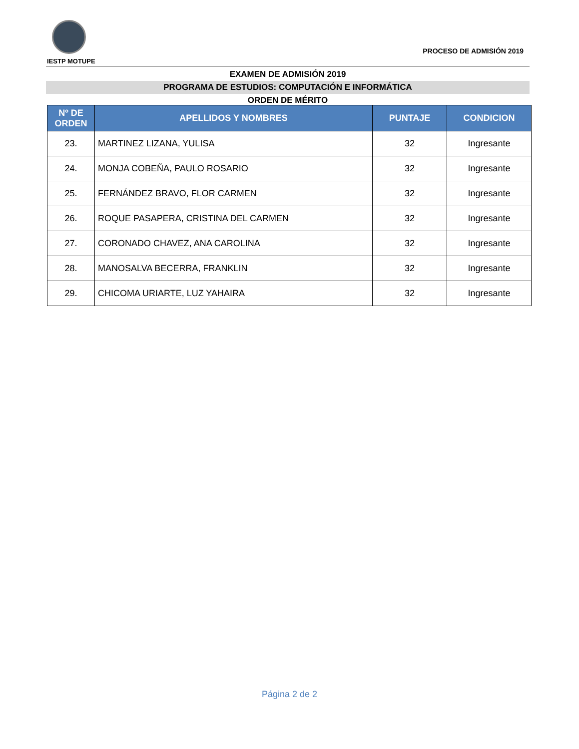IESTP MOTUPE
PROCESO DE ADMISIÓN 2019
EXAMEN DE ADMISIÓN 2019
PROGRAMA DE ESTUDIOS: COMPUTACIÓN E INFORMÁTICA
ORDEN DE MÉRITO
| Nº DE ORDEN | APELLIDOS Y NOMBRES | PUNTAJE | CONDICION |
| --- | --- | --- | --- |
| 23. | MARTINEZ LIZANA, YULISA | 32 | Ingresante |
| 24. | MONJA COBEÑA, PAULO ROSARIO | 32 | Ingresante |
| 25. | FERNÁNDEZ BRAVO, FLOR CARMEN | 32 | Ingresante |
| 26. | ROQUE PASAPERA, CRISTINA DEL CARMEN | 32 | Ingresante |
| 27. | CORONADO CHAVEZ, ANA CAROLINA | 32 | Ingresante |
| 28. | MANOSALVA BECERRA, FRANKLIN | 32 | Ingresante |
| 29. | CHICOMA URIARTE, LUZ YAHAIRA | 32 | Ingresante |
Página 2 de 2